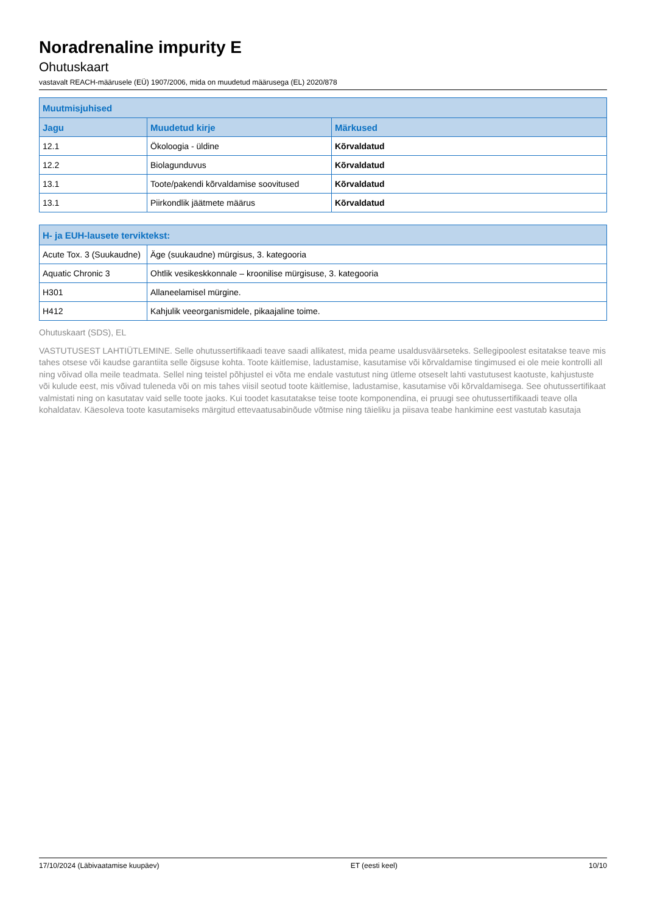Noradrenaline impurity E
Ohutuskaart
vastavalt REACH-määrusele (EÜ) 1907/2006, mida on muudetud määrusega (EL) 2020/878
| Muutmisjuhised | | |
| --- | --- | --- |
| Jagu | Muudetud kirje | Märkused |
| 12.1 | Ökoloogia - üldine | Kõrvaldatud |
| 12.2 | Biolagunduvus | Kõrvaldatud |
| 13.1 | Toote/pakendi kõrvaldamise soovitused | Kõrvaldatud |
| 13.1 | Piirkondlik jäätmete määrus | Kõrvaldatud |
| H- ja EUH-lausete terviktekst: | |
| --- | --- |
| Acute Tox. 3 (Suukaudne) | Äge (suukaudne) mürgisus, 3. kategooria |
| Aquatic Chronic 3 | Ohtlik vesikeskkonnale – kroonilise mürgisuse, 3. kategooria |
| H301 | Allaneelamisel mürgine. |
| H412 | Kahjulik veeorganismidele, pikaajaline toime. |
Ohutuskaart (SDS), EL
VASTUTUSEST LAHTIÜTLEMINE. Selle ohutussertifikaadi teave saadi allikatest, mida peame usaldusväärseteks. Sellegipoolest esitatakse teave mis tahes otsese või kaudse garantiita selle õigsuse kohta. Toote käitlemise, ladustamise, kasutamise või kõrvaldamise tingimused ei ole meie kontrolli all ning võivad olla meile teadmata. Sellel ning teistel põhjustel ei võta me endale vastutust ning ütleme otseselt lahti vastutusest kaotuste, kahjustuste või kulude eest, mis võivad tuleneda või on mis tahes viisil seotud toote käitlemise, ladustamise, kasutamise või kõrvaldamisega. See ohutussertifikaat valmistati ning on kasutatav vaid selle toote jaoks. Kui toodet kasutatakse teise toote komponendina, ei pruugi see ohutussertifikaadi teave olla kohaldatav. Käesoleva toote kasutamiseks märgitud ettevaatusabinõude võtmise ning täieliku ja piisava teabe hankimine eest vastutab kasutaja
17/10/2024 (Läbivaatamise kuupäev) ET (eesti keel) 10/10